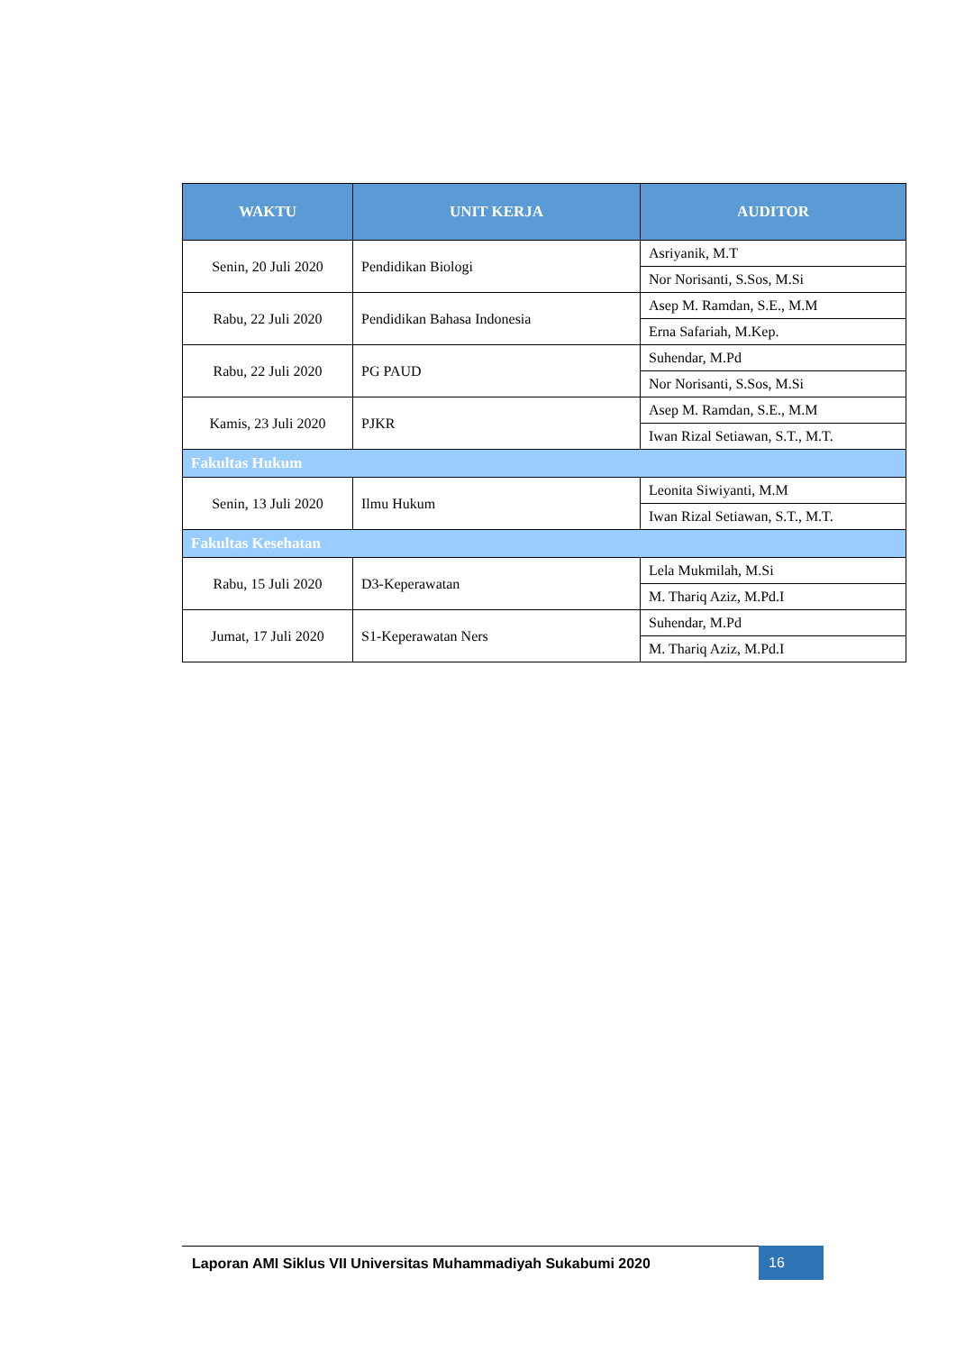| WAKTU | UNIT KERJA | AUDITOR |
| --- | --- | --- |
| Senin, 20 Juli 2020 | Pendidikan Biologi | Asriyanik, M.T |
| | | Nor Norisanti, S.Sos, M.Si |
| Rabu, 22 Juli 2020 | Pendidikan Bahasa Indonesia | Asep M. Ramdan, S.E., M.M |
| | | Erna Safariah, M.Kep. |
| Rabu, 22 Juli 2020 | PG PAUD | Suhendar, M.Pd |
| | | Nor Norisanti, S.Sos, M.Si |
| Kamis, 23 Juli 2020 | PJKR | Asep M. Ramdan, S.E., M.M |
| | | Iwan Rizal Setiawan, S.T., M.T. |
| Fakultas Hukum | | |
| Senin, 13 Juli 2020 | Ilmu Hukum | Leonita Siwiyanti, M.M |
| | | Iwan Rizal Setiawan, S.T., M.T. |
| Fakultas Kesehatan | | |
| Rabu, 15 Juli 2020 | D3-Keperawatan | Lela Mukmilah, M.Si |
| | | M. Thariq Aziz, M.Pd.I |
| Jumat, 17 Juli 2020 | S1-Keperawatan Ners | Suhendar, M.Pd |
| | | M. Thariq Aziz, M.Pd.I |
Laporan AMI Siklus VII Universitas Muhammadiyah Sukabumi 2020 16